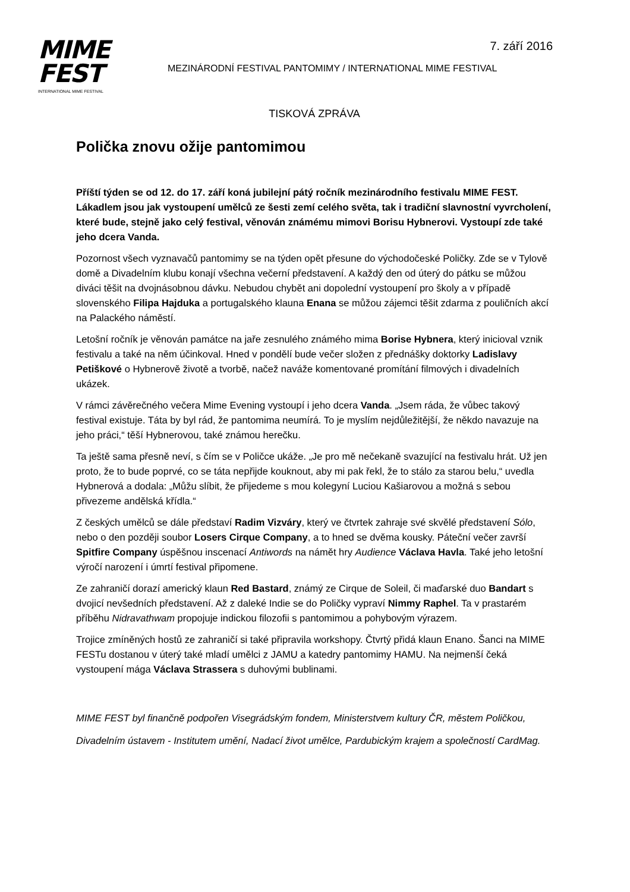7. září 2016
MIME
FEST
INTERNATIONAL MIME FESTIVAL
MEZINÁRODNÍ FESTIVAL PANTOMIMY / INTERNATIONAL MIME FESTIVAL
TISKOVÁ ZPRÁVA
Polička znovu ožije pantomimou
Příští týden se od 12. do 17. září koná jubilejní pátý ročník mezinárodního festivalu MIME FEST. Lákadlem jsou jak vystoupení umělců ze šesti zemí celého světa, tak i tradiční slavnostní vyvrcholení, které bude, stejně jako celý festival, věnován známému mimovi Borisu Hybnerovi. Vystoupí zde také jeho dcera Vanda.
Pozornost všech vyznavačů pantomimy se na týden opět přesune do východočeské Poličky. Zde se v Tylově domě a Divadelním klubu konají všechna večerní představení. A každý den od úterý do pátku se můžou diváci těšit na dvojnásobnou dávku. Nebudou chybět ani dopolední vystoupení pro školy a v případě slovenského Filipa Hajduka a portugalského klauna Enana se můžou zájemci těšit zdarma z pouličních akcí na Palackého náměstí.
Letošní ročník je věnován památce na jaře zesnulého známého mima Borise Hybnera, který inicioval vznik festivalu a také na něm účinkoval. Hned v pondělí bude večer složen z přednášky doktorky Ladislavy Petiškové o Hybnerově životě a tvorbě, načež naváže komentované promítání filmových i divadelních ukázek.
V rámci závěrečného večera Mime Evening vystoupí i jeho dcera Vanda. „Jsem ráda, že vůbec takový festival existuje. Táta by byl rád, že pantomima neumírá. To je myslím nejdůležitější, že někdo navazuje na jeho práci,“ těší Hybnerovou, také známou herečku.
Ta ještě sama přesně neví, s čím se v Poličce ukáže. „Je pro mě nečekaně svazující na festivalu hrát. Už jen proto, že to bude poprvé, co se táta nepřijde kouknout, aby mi pak řekl, že to stálo za starou belu,“ uvedla Hybnerová a dodala: „Můžu slíbit, že přijedeme s mou kolegyní Luciou Kašiarovou a možná s sebou přivezeme andělská křídla.“
Z českých umělců se dále představí Radim Vizváry, který ve čtvrtek zahraje své skvělé představení Sólo, nebo o den později soubor Losers Cirque Company, a to hned se dvěma kousky. Páteční večer završí Spitfire Company úspěšnou inscenací Antiwords na námět hry Audience Václava Havla. Také jeho letošní výročí narození i úmrtí festival připomene.
Ze zahraničí dorazí americký klaun Red Bastard, známý ze Cirque de Soleil, či maďarské duo Bandart s dvojicí nevšedních představení. Až z daleké Indie se do Poličky vypraví Nimmy Raphel. Ta v prastarém příběhu Nidravathwam propojuje indickou filozofii s pantomimou a pohybovým výrazem.
Trojice zmíněných hostů ze zahraničí si také připravila workshopy. Čtvrtý přidá klaun Enano. Šanci na MIME FESTu dostanou v úterý také mladí umělci z JAMU a katedry pantomimy HAMU. Na nejmenší čeká vystoupení mága Václava Strassera s duhovými bublinami.
MIME FEST byl finančně podpořen Visegrádským fondem, Ministerstvem kultury ČR, městem Poličkou, Divadelním ústavem - Institutem umění, Nadací život umělce, Pardubickým krajem a společností CardMag.